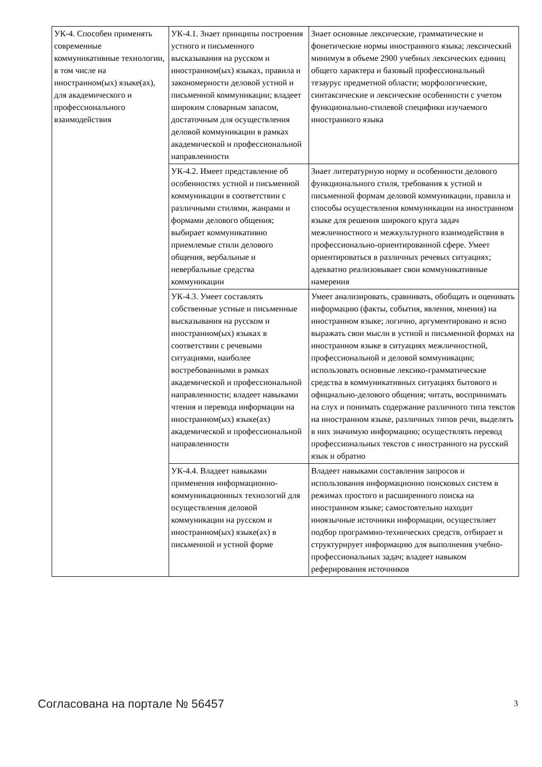| УК-4. Способен применять современные коммуникативные технологии, в том числе на иностранном(ых) языке(ах), для академического и профессионального взаимодействия | УК-4.1. Знает принципы построения устного и письменного высказывания на русском и иностранном(ых) языках, правила и закономерности деловой устной и письменной коммуникации; владеет широким словарным запасом, достаточным для осуществления деловой коммуникации в рамках академической и профессиональной направленности | Знает основные лексические, грамматические и фонетические нормы иностранного языка; лексический минимум в объеме 2900 учебных лексических единиц общего характера и базовый профессиональный тезаурус предметной области; морфологические, синтаксические и лексические особенности с учетом функционально-стилевой специфики изучаемого иностранного языка |
| | УК-4.2. Имеет представление об особенностях устной и письменной коммуникации в соответствии с различными стилями, жанрами и формами делового общения; выбирает коммуникативно приемлемые стили делового общения, вербальные и невербальные средства коммуникации | Знает литературную норму и особенности делового функционального стиля, требования к устной и письменной формам деловой коммуникации, правила и способы осуществления коммуникации на иностранном языке для решения широкого круга задач межличностного и межкультурного взаимодействия в профессионально-ориентированной сфере. Умеет ориентироваться в различных речевых ситуациях; адекватно реализовывает свои коммуникативные намерения |
| | УК-4.3. Умеет составлять собственные устные и письменные высказывания на русском и иностранном(ых) языках в соответствии с речевыми ситуациями, наиболее востребованными в рамках академической и профессиональной направленности; владеет навыками чтения и перевода информации на иностранном(ых) языке(ах) академической и профессиональной направленности | Умеет анализировать, сравнивать, обобщать и оценивать информацию (факты, события, явления, мнения) на иностранном языке; логично, аргументировано и ясно выражать свои мысли в устной и письменной формах на иностранном языке в ситуациях межличностной, профессиональной и деловой коммуникации; использовать основные лексико-грамматические средства в коммуникативных ситуациях бытового и официально-делового общения; читать, воспринимать на слух и понимать содержание различного типа текстов на иностранном языке, различных типов речи, выделять в них значимую информацию; осуществлять перевод профессиональных текстов с иностранного на русский язык и обратно |
| | УК-4.4. Владеет навыками применения информационно-коммуникационных технологий для осуществления деловой коммуникации на русском и иностранном(ых) языке(ах) в письменной и устной форме | Владеет навыками составления запросов и использования информационно поисковых систем в режимах простого и расширенного поиска на иностранном языке; самостоятельно находит иноязычные источники информации, осуществляет подбор программно-технических средств, отбирает и структурирует информацию для выполнения учебно-профессиональных задач; владеет навыком реферирования источников |
Согласована на портале № 56457 3